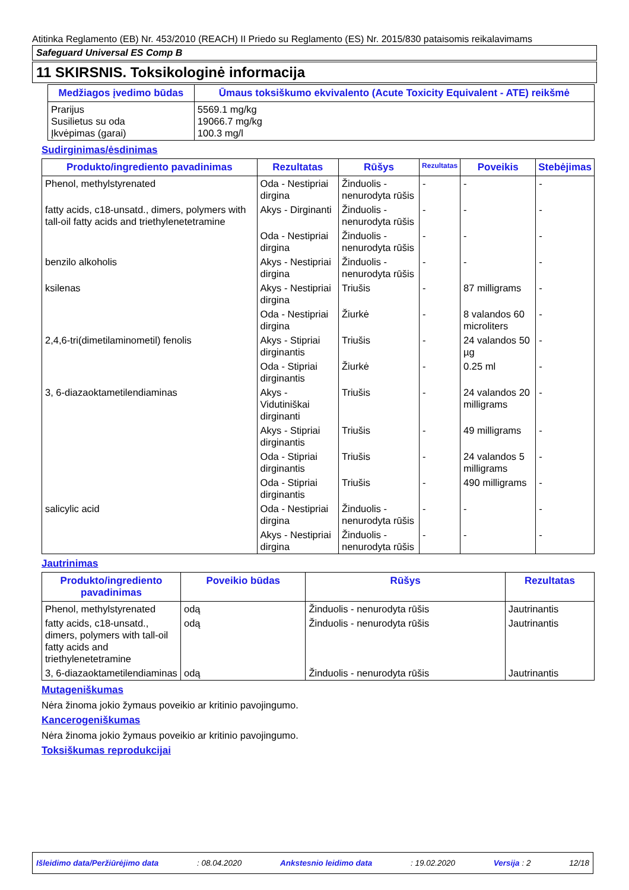Atitinka Reglamento (EB) Nr. 453/2010 (REACH) II Priedo su Reglamento (ES) Nr. 2015/830 pataisomis reikalavimams
Safeguard Universal ES Comp B
11 SKIRSNIS. Toksikologinė informacija
| Medžiagos įvedimo būdas | Ūmaus toksiškumo ekvivalento (Acute Toxicity Equivalent - ATE) reikšmė |
| --- | --- |
| Prarijus Susilietus su oda Įkvėpimas (garai) | 5569.1 mg/kg 19066.7 mg/kg 100.3 mg/l |
Sudirginimas/ėsdinimas
| Produkto/ingrediento pavadinimas | Rezultatas | Rūšys | Rezultatas | Poveikis | Stebėjimas |
| --- | --- | --- | --- | --- | --- |
| Phenol, methylstyrenated | Oda - Nestipriai dirgina | Žinduolis - nenurodyta rūšis | - | - | - |
| fatty acids, c18-unsatd., dimers, polymers with tall-oil fatty acids and triethylenetetramine | Akys - Dirginanti | Žinduolis - nenurodyta rūšis | - | - | - |
| | Oda - Nestipriai dirgina | Žinduolis - nenurodyta rūšis | - | - | - |
| benzilo alkoholis | Akys - Nestipriai dirgina | Žinduolis - nenurodyta rūšis | - | - | - |
| ksilenas | Akys - Nestipriai dirgina | Triušis | - | 87 milligrams | - |
| | Oda - Nestipriai dirgina | Žiurkė | - | 8 valandos 60 microliters | - |
| 2,4,6-tri(dimetilaminometil) fenolis | Akys - Stipriai dirginantis | Triušis | - | 24 valandos 50 µg | - |
| | Oda - Stipriai dirginantis | Žiurkė | - | 0.25 ml | - |
| 3, 6-diazaoktametilendiaminas | Akys - Vidutiniškai dirginanti | Triušis | - | 24 valandos 20 milligrams | - |
| | Akys - Stipriai dirginantis | Triušis | - | 49 milligrams | - |
| | Oda - Stipriai dirginantis | Triušis | - | 24 valandos 5 milligrams | - |
| | Oda - Stipriai dirginantis | Triušis | - | 490 milligrams | - |
| salicylic acid | Oda - Nestipriai dirgina | Žinduolis - nenurodyta rūšis | - | - | - |
| | Akys - Nestipriai dirgina | Žinduolis - nenurodyta rūšis | - | - | - |
Jautrinimas
| Produkto/ingrediento pavadinimas | Poveikio būdas | Rūšys | Rezultatas |
| --- | --- | --- | --- |
| Phenol, methylstyrenated | odą | Žinduolis - nenurodyta rūšis | Jautrinantis |
| fatty acids, c18-unsatd., dimers, polymers with tall-oil fatty acids and triethylenetetramine | odą | Žinduolis - nenurodyta rūšis | Jautrinantis |
| 3, 6-diazaoktametilendiaminas | odą | Žinduolis - nenurodyta rūšis | Jautrinantis |
Mutageniškumas
Nėra žinoma jokio žymaus poveikio ar kritinio pavojingumo.
Kancerogeniškumas
Nėra žinoma jokio žymaus poveikio ar kritinio pavojingumo.
Toksiškumas reprodukcijai
Išleidimo data/Peržiūrėjimo data: 08.04.2020 Ankstesnio leidimo data: 19.02.2020 Versija : 2 12/18